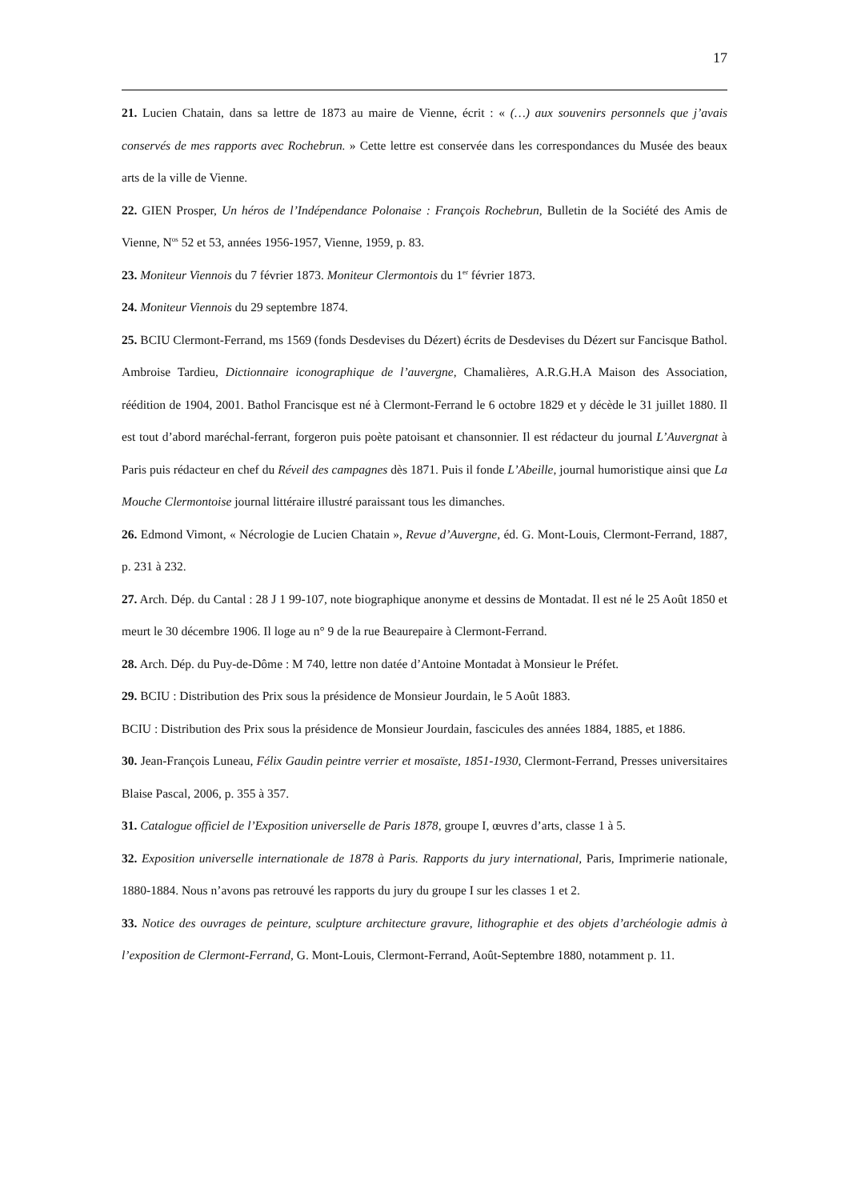17
21. Lucien Chatain, dans sa lettre de 1873 au maire de Vienne, écrit : « (…) aux souvenirs personnels que j’avais conservés de mes rapports avec Rochebrun. » Cette lettre est conservée dans les correspondances du Musée des beaux arts de la ville de Vienne.
22. GIEN Prosper, Un héros de l’Indépendance Polonaise : François Rochebrun, Bulletin de la Société des Amis de Vienne, N<sup>os</sup> 52 et 53, années 1956-1957, Vienne, 1959, p. 83.
23. Moniteur Viennois du 7 février 1873. Moniteur Clermontois du 1<sup>er</sup> février 1873.
24. Moniteur Viennois du 29 septembre 1874.
25. BCIU Clermont-Ferrand, ms 1569 (fonds Desdevises du Dézert) écrits de Desdevises du Dézert sur Fancisque Bathol. Ambroise Tardieu, Dictionnaire iconographique de l’auvergne, Chamalières, A.R.G.H.A Maison des Association, réédition de 1904, 2001. Bathol Francisque est né à Clermont-Ferrand le 6 octobre 1829 et y décède le 31 juillet 1880. Il est tout d’abord maréchal-ferrant, forgeron puis poète patoisant et chansonnier. Il est rédacteur du journal L’Auvergnat à Paris puis rédacteur en chef du Réveil des campagnes dès 1871. Puis il fonde L’Abeille, journal humoristique ainsi que La Mouche Clermontoise journal littéraire illustré paraissant tous les dimanches.
26. Edmond Vimont, « Nécrologie de Lucien Chatain », Revue d’Auvergne, éd. G. Mont-Louis, Clermont-Ferrand, 1887, p. 231 à 232.
27. Arch. Dép. du Cantal : 28 J 1 99-107, note biographique anonyme et dessins de Montadat. Il est né le 25 Août 1850 et meurt le 30 décembre 1906. Il loge au n° 9 de la rue Beaurepaire à Clermont-Ferrand.
28. Arch. Dép. du Puy-de-Dôme : M 740, lettre non datée d’Antoine Montadat à Monsieur le Préfet.
29. BCIU : Distribution des Prix sous la présidence de Monsieur Jourdain, le 5 Août 1883.
BCIU : Distribution des Prix sous la présidence de Monsieur Jourdain, fascicules des années 1884, 1885, et 1886.
30. Jean-François Luneau, Félix Gaudin peintre verrier et mosaïste, 1851-1930, Clermont-Ferrand, Presses universitaires Blaise Pascal, 2006, p. 355 à 357.
31. Catalogue officiel de l’Exposition universelle de Paris 1878, groupe I, œuvres d’arts, classe 1 à 5.
32. Exposition universelle internationale de 1878 à Paris. Rapports du jury international, Paris, Imprimerie nationale, 1880-1884. Nous n’avons pas retrouvé les rapports du jury du groupe I sur les classes 1 et 2.
33. Notice des ouvrages de peinture, sculpture architecture gravure, lithographie et des objets d’archéologie admis à l’exposition de Clermont-Ferrand, G. Mont-Louis, Clermont-Ferrand, Août-Septembre 1880, notamment p. 11.